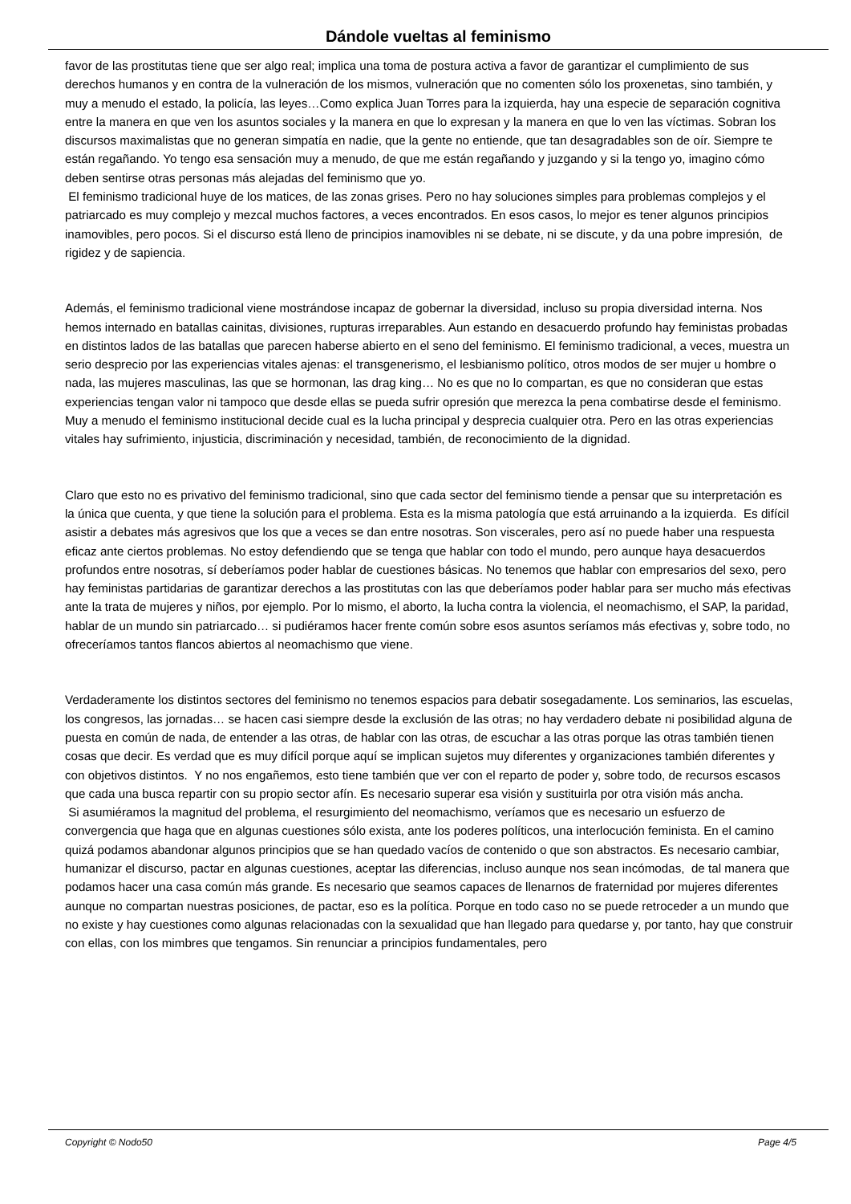Dándole vueltas al feminismo
favor de las prostitutas tiene que ser algo real; implica una toma de postura activa a favor de garantizar el cumplimiento de sus derechos humanos y en contra de la vulneración de los mismos, vulneración que no comenten sólo los proxenetas, sino también, y muy a menudo el estado, la policía, las leyes…Como explica Juan Torres para la izquierda, hay una especie de separación cognitiva entre la manera en que ven los asuntos sociales y la manera en que lo expresan y la manera en que lo ven las víctimas. Sobran los discursos maximalistas que no generan simpatía en nadie, que la gente no entiende, que tan desagradables son de oír. Siempre te están regañando. Yo tengo esa sensación muy a menudo, de que me están regañando y juzgando y si la tengo yo, imagino cómo deben sentirse otras personas más alejadas del feminismo que yo.
El feminismo tradicional huye de los matices, de las zonas grises. Pero no hay soluciones simples para problemas complejos y el patriarcado es muy complejo y mezcal muchos factores, a veces encontrados. En esos casos, lo mejor es tener algunos principios inamovibles, pero pocos. Si el discurso está lleno de principios inamovibles ni se debate, ni se discute, y da una pobre impresión, de rigidez y de sapiencia.
Además, el feminismo tradicional viene mostrándose incapaz de gobernar la diversidad, incluso su propia diversidad interna. Nos hemos internado en batallas cainitas, divisiones, rupturas irreparables. Aun estando en desacuerdo profundo hay feministas probadas en distintos lados de las batallas que parecen haberse abierto en el seno del feminismo. El feminismo tradicional, a veces, muestra un serio desprecio por las experiencias vitales ajenas: el transgenerismo, el lesbianismo político, otros modos de ser mujer u hombre o nada, las mujeres masculinas, las que se hormonan, las drag king… No es que no lo compartan, es que no consideran que estas experiencias tengan valor ni tampoco que desde ellas se pueda sufrir opresión que merezca la pena combatirse desde el feminismo. Muy a menudo el feminismo institucional decide cual es la lucha principal y desprecia cualquier otra. Pero en las otras experiencias vitales hay sufrimiento, injusticia, discriminación y necesidad, también, de reconocimiento de la dignidad.
Claro que esto no es privativo del feminismo tradicional, sino que cada sector del feminismo tiende a pensar que su interpretación es la única que cuenta, y que tiene la solución para el problema. Esta es la misma patología que está arruinando a la izquierda. Es difícil asistir a debates más agresivos que los que a veces se dan entre nosotras. Son viscerales, pero así no puede haber una respuesta eficaz ante ciertos problemas. No estoy defendiendo que se tenga que hablar con todo el mundo, pero aunque haya desacuerdos profundos entre nosotras, sí deberíamos poder hablar de cuestiones básicas. No tenemos que hablar con empresarios del sexo, pero hay feministas partidarias de garantizar derechos a las prostitutas con las que deberíamos poder hablar para ser mucho más efectivas ante la trata de mujeres y niños, por ejemplo. Por lo mismo, el aborto, la lucha contra la violencia, el neomachismo, el SAP, la paridad, hablar de un mundo sin patriarcado… si pudiéramos hacer frente común sobre esos asuntos seríamos más efectivas y, sobre todo, no ofreceríamos tantos flancos abiertos al neomachismo que viene.
Verdaderamente los distintos sectores del feminismo no tenemos espacios para debatir sosegadamente. Los seminarios, las escuelas, los congresos, las jornadas… se hacen casi siempre desde la exclusión de las otras; no hay verdadero debate ni posibilidad alguna de puesta en común de nada, de entender a las otras, de hablar con las otras, de escuchar a las otras porque las otras también tienen cosas que decir. Es verdad que es muy difícil porque aquí se implican sujetos muy diferentes y organizaciones también diferentes y con objetivos distintos. Y no nos engañemos, esto tiene también que ver con el reparto de poder y, sobre todo, de recursos escasos que cada una busca repartir con su propio sector afín. Es necesario superar esa visión y sustituirla por otra visión más ancha.
Si asumiéramos la magnitud del problema, el resurgimiento del neomachismo, veríamos que es necesario un esfuerzo de convergencia que haga que en algunas cuestiones sólo exista, ante los poderes políticos, una interlocución feminista. En el camino quizá podamos abandonar algunos principios que se han quedado vacíos de contenido o que son abstractos. Es necesario cambiar, humanizar el discurso, pactar en algunas cuestiones, aceptar las diferencias, incluso aunque nos sean incómodas, de tal manera que podamos hacer una casa común más grande. Es necesario que seamos capaces de llenarnos de fraternidad por mujeres diferentes aunque no compartan nuestras posiciones, de pactar, eso es la política. Porque en todo caso no se puede retroceder a un mundo que no existe y hay cuestiones como algunas relacionadas con la sexualidad que han llegado para quedarse y, por tanto, hay que construir con ellas, con los mimbres que tengamos. Sin renunciar a principios fundamentales, pero
Copyright © Nodo50 Page 4/5